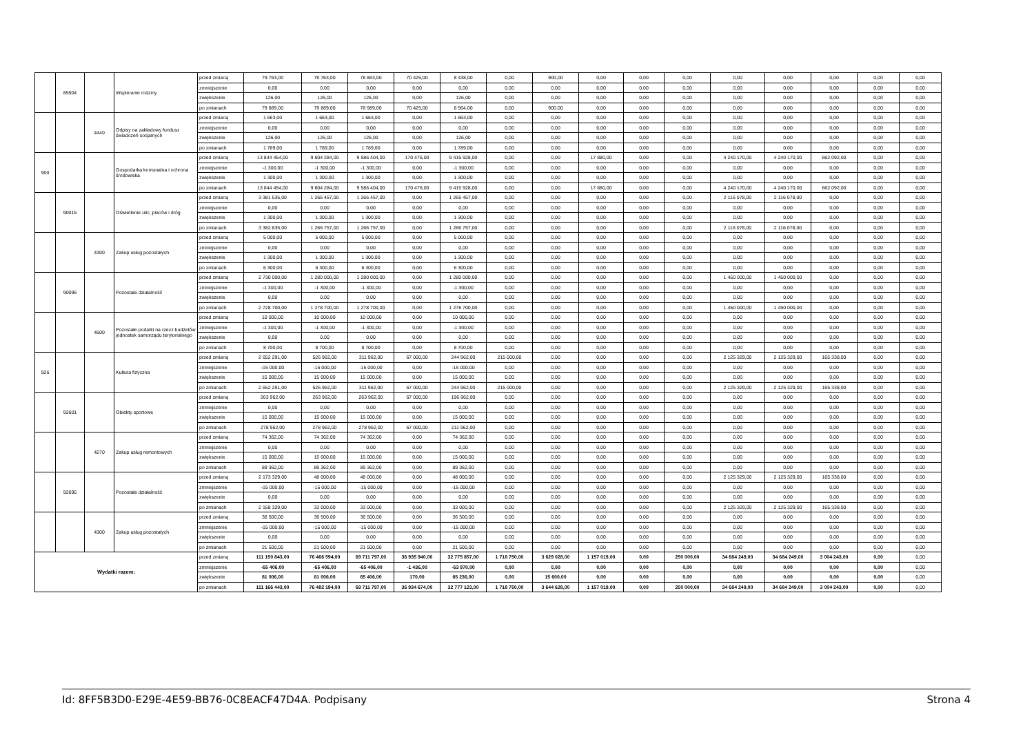| | 85504 | | Wspieranie rodziny | przed zmianą | 79 763,00 | 79 763,00 | 78 863,00 | 70 425,00 | 8 438,00 | 0,00 | 900,00 | 0,00 | 0,00 | 0,00 | 0,00 | 0,00 | 0,00 | 0,00 | 0,00 |
| | | | | zmniejszenie | 0,00 | 0,00 | 0,00 | 0,00 | 0,00 | 0,00 | 0,00 | 0,00 | 0,00 | 0,00 | 0,00 | 0,00 | 0,00 | 0,00 | 0,00 |
| | | | | zwiększenie | 126,00 | 126,00 | 126,00 | 0,00 | 126,00 | 0,00 | 0,00 | 0,00 | 0,00 | 0,00 | 0,00 | 0,00 | 0,00 | 0,00 | 0,00 |
| | | | | po zmianach | 79 889,00 | 79 889,00 | 78 989,00 | 70 425,00 | 8 564,00 | 0,00 | 900,00 | 0,00 | 0,00 | 0,00 | 0,00 | 0,00 | 0,00 | 0,00 | 0,00 |
| | | 4440 | Odpisy na zakładowy fundusz świadczeń socjalnych | przed zmianą | 1 663,00 | 1 663,00 | 1 663,00 | 0,00 | 1 663,00 | 0,00 | 0,00 | 0,00 | 0,00 | 0,00 | 0,00 | 0,00 | 0,00 | 0,00 | 0,00 |
| | | | | zmniejszenie | 0,00 | 0,00 | 0,00 | 0,00 | 0,00 | 0,00 | 0,00 | 0,00 | 0,00 | 0,00 | 0,00 | 0,00 | 0,00 | 0,00 | 0,00 |
| | | | | zwiększenie | 126,00 | 126,00 | 126,00 | 0,00 | 126,00 | 0,00 | 0,00 | 0,00 | 0,00 | 0,00 | 0,00 | 0,00 | 0,00 | 0,00 | 0,00 |
| | | | | po zmianach | 1 789,00 | 1 789,00 | 1 789,00 | 0,00 | 1 789,00 | 0,00 | 0,00 | 0,00 | 0,00 | 0,00 | 0,00 | 0,00 | 0,00 | 0,00 | 0,00 |
| 900 | | | Gospodarka komunalna i ochrona środowiska | przed zmianą | 13 844 454,00 | 9 604 284,00 | 9 586 404,00 | 170 476,00 | 9 415 928,00 | 0,00 | 0,00 | 17 880,00 | 0,00 | 0,00 | 4 240 170,00 | 4 240 170,00 | 662 092,00 | 0,00 | 0,00 |
| | | | | zmniejszenie | -1 300,00 | -1 300,00 | -1 300,00 | 0,00 | -1 300,00 | 0,00 | 0,00 | 0,00 | 0,00 | 0,00 | 0,00 | 0,00 | 0,00 | 0,00 | 0,00 |
| | | | | zwiększenie | 1 300,00 | 1 300,00 | 1 300,00 | 0,00 | 1 300,00 | 0,00 | 0,00 | 0,00 | 0,00 | 0,00 | 0,00 | 0,00 | 0,00 | 0,00 | 0,00 |
| | | | | po zmianach | 13 844 454,00 | 9 604 284,00 | 9 586 404,00 | 170 476,00 | 9 415 928,00 | 0,00 | 0,00 | 17 880,00 | 0,00 | 0,00 | 4 240 170,00 | 4 240 170,00 | 662 092,00 | 0,00 | 0,00 |
| | 90015 | | Oświetlenie ulic, placów i dróg | przed zmianą | 3 381 535,00 | 1 265 457,00 | 1 265 457,00 | 0,00 | 1 265 457,00 | 0,00 | 0,00 | 0,00 | 0,00 | 0,00 | 2 116 078,00 | 2 116 078,00 | 0,00 | 0,00 | 0,00 |
| | | | | zmniejszenie | 0,00 | 0,00 | 0,00 | 0,00 | 0,00 | 0,00 | 0,00 | 0,00 | 0,00 | 0,00 | 0,00 | 0,00 | 0,00 | 0,00 | 0,00 |
| | | | | zwiększenie | 1 300,00 | 1 300,00 | 1 300,00 | 0,00 | 1 300,00 | 0,00 | 0,00 | 0,00 | 0,00 | 0,00 | 0,00 | 0,00 | 0,00 | 0,00 | 0,00 |
| | | | | po zmianach | 3 382 835,00 | 1 266 757,00 | 1 266 757,00 | 0,00 | 1 266 757,00 | 0,00 | 0,00 | 0,00 | 0,00 | 0,00 | 2 116 078,00 | 2 116 078,00 | 0,00 | 0,00 | 0,00 |
| | | 4300 | Zakup usług pozostałych | przed zmianą | 5 000,00 | 5 000,00 | 5 000,00 | 0,00 | 5 000,00 | 0,00 | 0,00 | 0,00 | 0,00 | 0,00 | 0,00 | 0,00 | 0,00 | 0,00 | 0,00 |
| | | | | zmniejszenie | 0,00 | 0,00 | 0,00 | 0,00 | 0,00 | 0,00 | 0,00 | 0,00 | 0,00 | 0,00 | 0,00 | 0,00 | 0,00 | 0,00 | 0,00 |
| | | | | zwiększenie | 1 300,00 | 1 300,00 | 1 300,00 | 0,00 | 1 300,00 | 0,00 | 0,00 | 0,00 | 0,00 | 0,00 | 0,00 | 0,00 | 0,00 | 0,00 | 0,00 |
| | | | | po zmianach | 6 300,00 | 6 300,00 | 6 300,00 | 0,00 | 6 300,00 | 0,00 | 0,00 | 0,00 | 0,00 | 0,00 | 0,00 | 0,00 | 0,00 | 0,00 | 0,00 |
| | 90095 | | Pozostała działalność | przed zmianą | 2 730 000,00 | 1 280 000,00 | 1 280 000,00 | 0,00 | 1 280 000,00 | 0,00 | 0,00 | 0,00 | 0,00 | 0,00 | 1 450 000,00 | 1 450 000,00 | 0,00 | 0,00 | 0,00 |
| | | | | zmniejszenie | -1 300,00 | -1 300,00 | -1 300,00 | 0,00 | -1 300,00 | 0,00 | 0,00 | 0,00 | 0,00 | 0,00 | 0,00 | 0,00 | 0,00 | 0,00 | 0,00 |
| | | | | zwiększenie | 0,00 | 0,00 | 0,00 | 0,00 | 0,00 | 0,00 | 0,00 | 0,00 | 0,00 | 0,00 | 0,00 | 0,00 | 0,00 | 0,00 | 0,00 |
| | | | | po zmianach | 2 728 700,00 | 1 278 700,00 | 1 278 700,00 | 0,00 | 1 278 700,00 | 0,00 | 0,00 | 0,00 | 0,00 | 0,00 | 1 450 000,00 | 1 450 000,00 | 0,00 | 0,00 | 0,00 |
| | | 4500 | Pozostałe podatki na rzecz budżetów jednostek samorządu terytorialnego | przed zmianą | 10 000,00 | 10 000,00 | 10 000,00 | 0,00 | 10 000,00 | 0,00 | 0,00 | 0,00 | 0,00 | 0,00 | 0,00 | 0,00 | 0,00 | 0,00 | 0,00 |
| | | | | zmniejszenie | -1 300,00 | -1 300,00 | -1 300,00 | 0,00 | -1 300,00 | 0,00 | 0,00 | 0,00 | 0,00 | 0,00 | 0,00 | 0,00 | 0,00 | 0,00 | 0,00 |
| | | | | zwiększenie | 0,00 | 0,00 | 0,00 | 0,00 | 0,00 | 0,00 | 0,00 | 0,00 | 0,00 | 0,00 | 0,00 | 0,00 | 0,00 | 0,00 | 0,00 |
| | | | | po zmianach | 8 700,00 | 8 700,00 | 8 700,00 | 0,00 | 8 700,00 | 0,00 | 0,00 | 0,00 | 0,00 | 0,00 | 0,00 | 0,00 | 0,00 | 0,00 | 0,00 |
| 926 | | | Kultura fizyczna | przed zmianą | 2 652 291,00 | 526 962,00 | 311 962,00 | 67 000,00 | 244 962,00 | 215 000,00 | 0,00 | 0,00 | 0,00 | 0,00 | 2 125 329,00 | 2 125 329,00 | 165 338,00 | 0,00 | 0,00 |
| | | | | zmniejszenie | -15 000,00 | -15 000,00 | -15 000,00 | 0,00 | -15 000,00 | 0,00 | 0,00 | 0,00 | 0,00 | 0,00 | 0,00 | 0,00 | 0,00 | 0,00 | 0,00 |
| | | | | zwiększenie | 15 000,00 | 15 000,00 | 15 000,00 | 0,00 | 15 000,00 | 0,00 | 0,00 | 0,00 | 0,00 | 0,00 | 0,00 | 0,00 | 0,00 | 0,00 | 0,00 |
| | | | | po zmianach | 2 652 291,00 | 526 962,00 | 311 962,00 | 67 000,00 | 244 962,00 | 215 000,00 | 0,00 | 0,00 | 0,00 | 0,00 | 2 125 329,00 | 2 125 329,00 | 165 338,00 | 0,00 | 0,00 |
| | 92601 | | Obiekty sportowe | przed zmianą | 263 962,00 | 263 962,00 | 263 962,00 | 67 000,00 | 196 962,00 | 0,00 | 0,00 | 0,00 | 0,00 | 0,00 | 0,00 | 0,00 | 0,00 | 0,00 | 0,00 |
| | | | | zmniejszenie | 0,00 | 0,00 | 0,00 | 0,00 | 0,00 | 0,00 | 0,00 | 0,00 | 0,00 | 0,00 | 0,00 | 0,00 | 0,00 | 0,00 | 0,00 |
| | | | | zwiększenie | 15 000,00 | 15 000,00 | 15 000,00 | 0,00 | 15 000,00 | 0,00 | 0,00 | 0,00 | 0,00 | 0,00 | 0,00 | 0,00 | 0,00 | 0,00 | 0,00 |
| | | | | po zmianach | 278 962,00 | 278 962,00 | 278 962,00 | 67 000,00 | 211 962,00 | 0,00 | 0,00 | 0,00 | 0,00 | 0,00 | 0,00 | 0,00 | 0,00 | 0,00 | 0,00 |
| | | 4270 | Zakup usług remontowych | przed zmianą | 74 362,00 | 74 362,00 | 74 362,00 | 0,00 | 74 362,00 | 0,00 | 0,00 | 0,00 | 0,00 | 0,00 | 0,00 | 0,00 | 0,00 | 0,00 | 0,00 |
| | | | | zmniejszenie | 0,00 | 0,00 | 0,00 | 0,00 | 0,00 | 0,00 | 0,00 | 0,00 | 0,00 | 0,00 | 0,00 | 0,00 | 0,00 | 0,00 | 0,00 |
| | | | | zwiększenie | 15 000,00 | 15 000,00 | 15 000,00 | 0,00 | 15 000,00 | 0,00 | 0,00 | 0,00 | 0,00 | 0,00 | 0,00 | 0,00 | 0,00 | 0,00 | 0,00 |
| | | | | po zmianach | 89 362,00 | 89 362,00 | 89 362,00 | 0,00 | 89 362,00 | 0,00 | 0,00 | 0,00 | 0,00 | 0,00 | 0,00 | 0,00 | 0,00 | 0,00 | 0,00 |
| | 92695 | | Pozostała działalność | przed zmianą | 2 173 329,00 | 48 000,00 | 48 000,00 | 0,00 | 48 000,00 | 0,00 | 0,00 | 0,00 | 0,00 | 0,00 | 2 125 329,00 | 2 125 329,00 | 165 338,00 | 0,00 | 0,00 |
| | | | | zmniejszenie | -15 000,00 | -15 000,00 | -15 000,00 | 0,00 | -15 000,00 | 0,00 | 0,00 | 0,00 | 0,00 | 0,00 | 0,00 | 0,00 | 0,00 | 0,00 | 0,00 |
| | | | | zwiększenie | 0,00 | 0,00 | 0,00 | 0,00 | 0,00 | 0,00 | 0,00 | 0,00 | 0,00 | 0,00 | 0,00 | 0,00 | 0,00 | 0,00 | 0,00 |
| | | | | po zmianach | 2 158 329,00 | 33 000,00 | 33 000,00 | 0,00 | 33 000,00 | 0,00 | 0,00 | 0,00 | 0,00 | 0,00 | 2 125 329,00 | 2 125 329,00 | 165 338,00 | 0,00 | 0,00 |
| | | 4300 | Zakup usług pozostałych | przed zmianą | 36 500,00 | 36 500,00 | 36 500,00 | 0,00 | 36 500,00 | 0,00 | 0,00 | 0,00 | 0,00 | 0,00 | 0,00 | 0,00 | 0,00 | 0,00 | 0,00 |
| | | | | zmniejszenie | -15 000,00 | -15 000,00 | -15 000,00 | 0,00 | -15 000,00 | 0,00 | 0,00 | 0,00 | 0,00 | 0,00 | 0,00 | 0,00 | 0,00 | 0,00 | 0,00 |
| | | | | zwiększenie | 0,00 | 0,00 | 0,00 | 0,00 | 0,00 | 0,00 | 0,00 | 0,00 | 0,00 | 0,00 | 0,00 | 0,00 | 0,00 | 0,00 | 0,00 |
| | | | | po zmianach | 21 500,00 | 21 500,00 | 21 500,00 | 0,00 | 21 500,00 | 0,00 | 0,00 | 0,00 | 0,00 | 0,00 | 0,00 | 0,00 | 0,00 | 0,00 | 0,00 |
| Wydatki razem: | | | | przed zmianą | 111 150 843,00 | 76 466 594,00 | 69 711 797,00 | 36 935 940,00 | 32 775 857,00 | 1 718 750,00 | 3 629 028,00 | 1 157 019,00 | 0,00 | 250 000,00 | 34 684 249,00 | 34 684 249,00 | 3 004 243,00 | 0,00 | 0,00 |
| | | | | zmniejszenie | -65 406,00 | -65 406,00 | -65 406,00 | -1 436,00 | -63 970,00 | 0,00 | 0,00 | 0,00 | 0,00 | 0,00 | 0,00 | 0,00 | 0,00 | 0,00 | 0,00 |
| | | | | zwiększenie | 81 006,00 | 81 006,00 | 65 406,00 | 170,00 | 65 236,00 | 0,00 | 15 600,00 | 0,00 | 0,00 | 0,00 | 0,00 | 0,00 | 0,00 | 0,00 | 0,00 |
| | | | | po zmianach | 111 166 443,00 | 76 482 194,00 | 69 711 797,00 | 36 934 674,00 | 32 777 123,00 | 1 718 750,00 | 3 644 628,00 | 1 157 019,00 | 0,00 | 250 000,00 | 34 684 249,00 | 34 684 249,00 | 3 004 243,00 | 0,00 | 0,00 |
Id: 8FF5B3D0-E29E-4E59-BB76-0C8EACF47D4A. Podpisany Strona 4